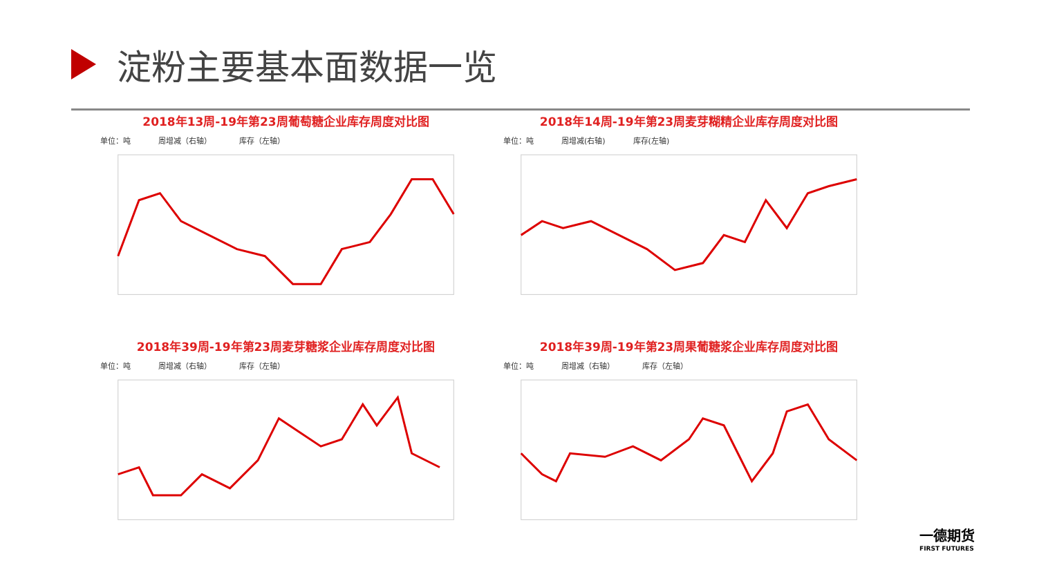淀粉主要基本面数据一览
2018年13周-19年第23周葡萄糖企业库存周度对比图
单位：吨 周增减（右轴） 库存（左轴）
2018年14周-19年第23周麦芽糊精企业库存周度对比图
单位：吨 周增减(右轴) 库存(左轴)
2018年39周-19年第23周麦芽糖浆企业库存周度对比图
单位：吨 周增减（右轴） 库存（左轴）
2018年39周-19年第23周果葡糖浆企业库存周度对比图
单位：吨 周增减（右轴） 库存（左轴）
一德期货
FIRST FUTURES